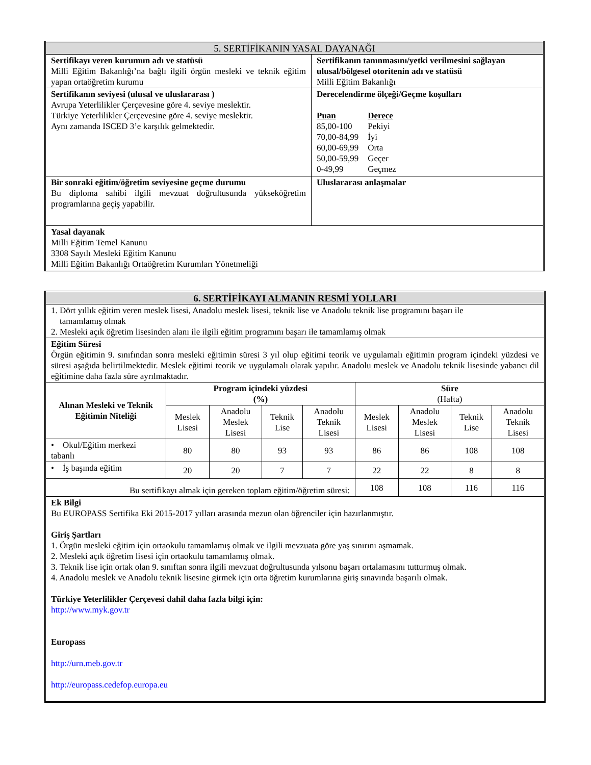| 5. SERTİFİKANIN YASAL DAYANAĞI | |
| Sertifikayı veren kurumun adı ve statüsü Milli Eğitim Bakanlığı’na bağlı ilgili örgün mesleki ve teknik eğitim yapan ortaöğretim kurumu | Sertifikanın tanınmasını/yetki verilmesini sağlayan ulusal/bölgesel otoritenin adı ve statüsü Milli Eğitim Bakanlığı |
| Sertifikanın seviyesi (ulusal ve uluslararası ) Avrupa Yeterlilikler Çerçevesine göre 4. seviye meslektir. Türkiye Yeterlilikler Çerçevesine göre 4. seviye meslektir. Aynı zamanda ISCED 3’e karşılık gelmektedir. | Derecelendirme ölçeği/Geçme koşulları / Puan / Derece / / 85,00-100 / Pekiyi / / 70,00-84,99 / İyi / / 60,00-69,99 / Orta / / 50,00-59,99 / Geçer / / 0-49,99 / Geçmez / |
| Bir sonraki eğitim/öğretim seviyesine geçme durumu Bu diploma sahibi ilgili mevzuat doğrultusunda yükseköğretim programlarına geçiş yapabilir. | Uluslararası anlaşmalar |
| Yasal dayanak Milli Eğitim Temel Kanunu 3308 Sayılı Mesleki Eğitim Kanunu Milli Eğitim Bakanlığı Ortaöğretim Kurumları Yönetmeliği | |
| 6. SERTİFİKAYI ALMANIN RESMİ YOLLARI | | | | | | | | |
| 1. Dört yıllık eğitim veren meslek lisesi, Anadolu meslek lisesi, teknik lise ve Anadolu teknik lise programını başarı ile tamamlamış olmak 2. Mesleki açık öğretim lisesinden alanı ile ilgili eğitim programını başarı ile tamamlamış olmak | | | | | | | | |
| Eğitim Süresi Örgün eğitimin 9. sınıfından sonra mesleki eğitimin süresi 3 yıl olup eğitimi teorik ve uygulamalı eğitimin program içindeki yüzdesi ve süresi aşağıda belirtilmektedir. Meslek eğitimi teorik ve uygulamalı olarak yapılır. Anadolu meslek ve Anadolu teknik lisesinde yabancı dil eğitimine daha fazla süre ayrılmaktadır. | | | | | | | | |
| Alınan Mesleki ve Teknik Eğitimin Niteliği | Program içindeki yüzdesi (%) | | | | Süre (Hafta) | | | |
| | Meslek Lisesi | Anadolu Meslek Lisesi | Teknik Lise | Anadolu Teknik Lisesi | Meslek Lisesi | Anadolu Meslek Lisesi | Teknik Lise | Anadolu Teknik Lisesi |
| • Okul/Eğitim merkezi tabanlı | 80 | 80 | 93 | 93 | 86 | 86 | 108 | 108 |
| • İş başında eğitim | 20 | 20 | 7 | 7 | 22 | 22 | 8 | 8 |
| Bu sertifikayı almak için gereken toplam eğitim/öğretim süresi: | | | | | 108 | 108 | 116 | 116 |
| Ek Bilgi Bu EUROPASS Sertifika Eki 2015-2017 yılları arasında mezun olan öğrenciler için hazırlanmıştır. Giriş Şartları 1. Örgün mesleki eğitim için ortaokulu tamamlamış olmak ve ilgili mevzuata göre yaş sınırını aşmamak. 2. Mesleki açık öğretim lisesi için ortaokulu tamamlamış olmak. 3. Teknik lise için ortak olan 9. sınıftan sonra ilgili mevzuat doğrultusunda yılsonu başarı ortalamasını tutturmuş olmak. 4. Anadolu meslek ve Anadolu teknik lisesine girmek için orta öğretim kurumlarına giriş sınavında başarılı olmak. Türkiye Yeterlilikler Çerçevesi dahil daha fazla bilgi için: http://www.myk.gov.tr Europass http://urn.meb.gov.tr http://europass.cedefop.europa.eu | | | | | | | | |